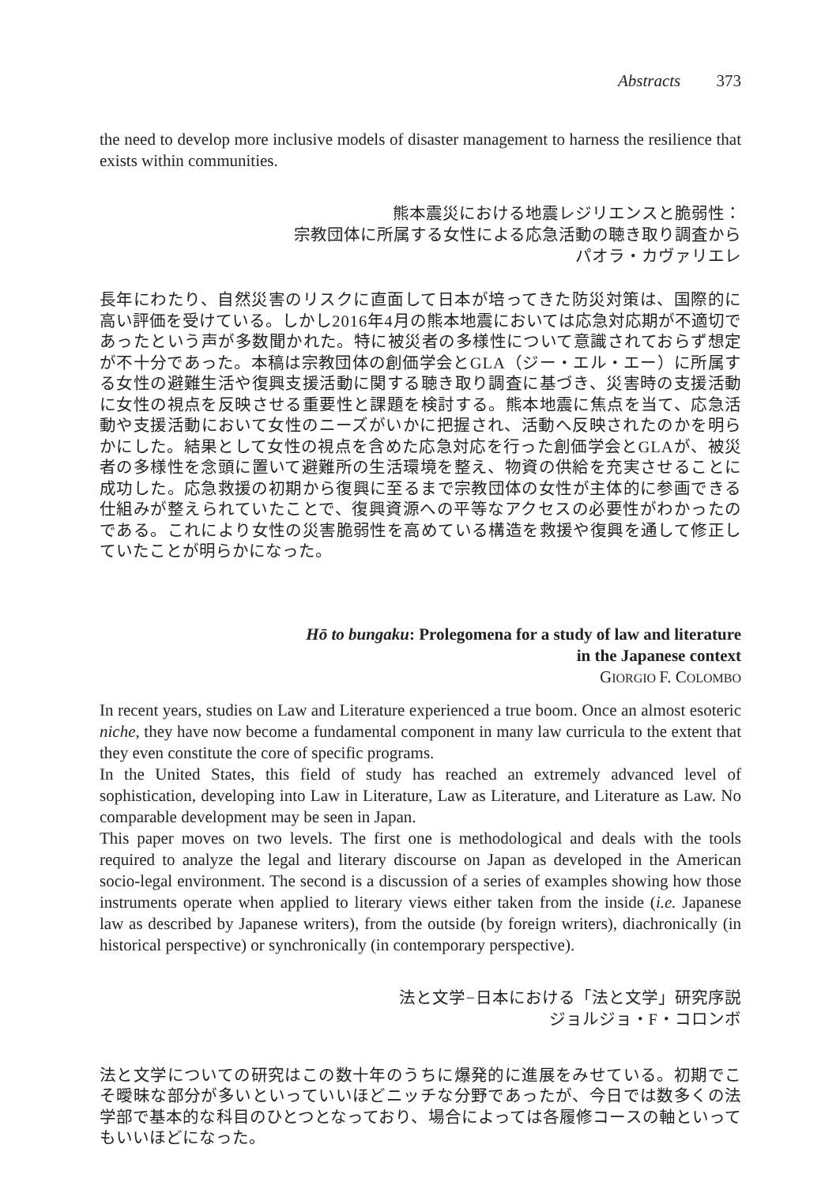Abstracts 373
the need to develop more inclusive models of disaster management to harness the resilience that exists within communities.
熊本震災における地震レジリエンスと脆弱性：
宗教団体に所属する女性による応急活動の聴き取り調査から
パオラ・カヴァリエレ
長年にわたり、自然災害のリスクに直面して日本が培ってきた防災対策は、国際的に高い評価を受けている。しかし2016年4月の熊本地震においては応急対応期が不適切であったという声が多数聞かれた。特に被災者の多様性について意識されておらず想定が不十分であった。本稿は宗教団体の創価学会とGLA（ジー・エル・エー）に所属する女性の避難生活や復興支援活動に関する聴き取り調査に基づき、災害時の支援活動に女性の視点を反映させる重要性と課題を検討する。熊本地震に焦点を当て、応急活動や支援活動において女性のニーズがいかに把握され、活動へ反映されたのかを明らかにした。結果として女性の視点を含めた応急対応を行った創価学会とGLAが、被災者の多様性を念頭に置いて避難所の生活環境を整え、物資の供給を充実させることに成功した。応急救援の初期から復興に至るまで宗教団体の女性が主体的に参画できる仕組みが整えられていたことで、復興資源への平等なアクセスの必要性がわかったのである。これにより女性の災害脆弱性を高めている構造を救援や復興を通して修正していたことが明らかになった。
Hō to bungaku: Prolegomena for a study of law and literature
in the Japanese context
GIORGIO F. COLOMBO
In recent years, studies on Law and Literature experienced a true boom. Once an almost esoteric niche, they have now become a fundamental component in many law curricula to the extent that they even constitute the core of specific programs.
In the United States, this field of study has reached an extremely advanced level of sophistication, developing into Law in Literature, Law as Literature, and Literature as Law. No comparable development may be seen in Japan.
This paper moves on two levels. The first one is methodological and deals with the tools required to analyze the legal and literary discourse on Japan as developed in the American socio-legal environment. The second is a discussion of a series of examples showing how those instruments operate when applied to literary views either taken from the inside (i.e. Japanese law as described by Japanese writers), from the outside (by foreign writers), diachronically (in historical perspective) or synchronically (in contemporary perspective).
法と文学−日本における「法と文学」研究序説
ジョルジョ・F・コロンボ
法と文学についての研究はこの数十年のうちに爆発的に進展をみせている。初期でこそ曖昧な部分が多いといっていいほどニッチな分野であったが、今日では数多くの法学部で基本的な科目のひとつとなっており、場合によっては各履修コースの軸といってもいいほどになった。